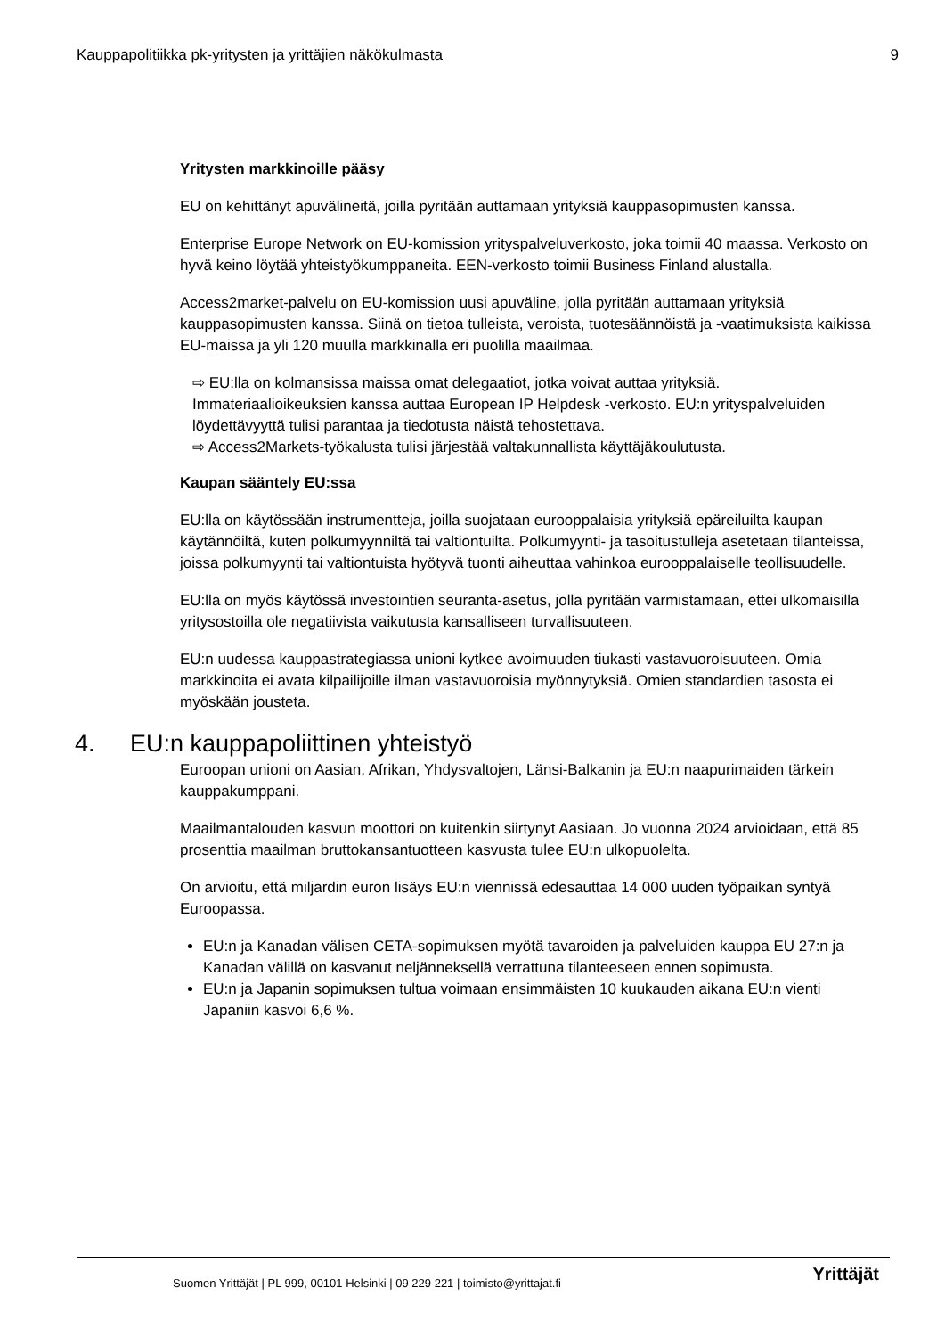Kauppapolitiikka pk-yritysten ja yrittäjien näkökulmasta 9
Yritysten markkinoille pääsy
EU on kehittänyt apuvälineitä, joilla pyritään auttamaan yrityksiä kauppasopimusten kanssa.
Enterprise Europe Network on EU-komission yrityspalveluverkosto, joka toimii 40 maassa. Verkosto on hyvä keino löytää yhteistyökumppaneita. EEN-verkosto toimii Business Finland alustalla.
Access2market-palvelu on EU-komission uusi apuväline, jolla pyritään auttamaan yrityksiä kauppasopimusten kanssa. Siinä on tietoa tulleista, veroista, tuotesäännöistä ja -vaatimuksista kaikissa EU-maissa ja yli 120 muulla markkinalla eri puolilla maailmaa.
⇨ EU:lla on kolmansissa maissa omat delegaatiot, jotka voivat auttaa yrityksiä. Immateriaalioikeuksien kanssa auttaa European IP Helpdesk -verkosto. EU:n yrityspalveluiden löydettävyyttä tulisi parantaa ja tiedotusta näistä tehostettava.
⇨ Access2Markets-työkalusta tulisi järjestää valtakunnallista käyttäjäkoulutusta.
Kaupan sääntely EU:ssa
EU:lla on käytössään instrumentteja, joilla suojataan eurooppalaisia yrityksiä epäreiluilta kaupan käytännöiltä, kuten polkumyynniltä tai valtiontuilta. Polkumyynti- ja tasoitustulleja asetetaan tilanteissa, joissa polkumyynti tai valtiontuista hyötyvä tuonti aiheuttaa vahinkoa eurooppalaiselle teollisuudelle.
EU:lla on myös käytössä investointien seuranta-asetus, jolla pyritään varmistamaan, ettei ulkomaisilla yritysostoilla ole negatiivista vaikutusta kansalliseen turvallisuuteen.
EU:n uudessa kauppastrategiassa unioni kytkee avoimuuden tiukasti vastavuoroisuuteen. Omia markkinoita ei avata kilpailijoille ilman vastavuoroisia myönnytyksiä. Omien standardien tasosta ei myöskään jousteta.
4. EU:n kauppapoliittinen yhteistyö
Euroopan unioni on Aasian, Afrikan, Yhdysvaltojen, Länsi-Balkanin ja EU:n naapurimaiden tärkein kauppakumppani.
Maailmantalouden kasvun moottori on kuitenkin siirtynyt Aasiaan. Jo vuonna 2024 arvioidaan, että 85 prosenttia maailman bruttokansantuotteen kasvusta tulee EU:n ulkopuolelta.
On arvioitu, että miljardin euron lisäys EU:n viennissä edesauttaa 14 000 uuden työpaikan syntyä Euroopassa.
EU:n ja Kanadan välisen CETA-sopimuksen myötä tavaroiden ja palveluiden kauppa EU 27:n ja Kanadan välillä on kasvanut neljänneksellä verrattuna tilanteeseen ennen sopimusta.
EU:n ja Japanin sopimuksen tultua voimaan ensimmäisten 10 kuukauden aikana EU:n vienti Japaniin kasvoi 6,6 %.
Suomen Yrittäjät | PL 999, 00101 Helsinki | 09 229 221 | toimisto@yrittajat.fi
Yrittäjät